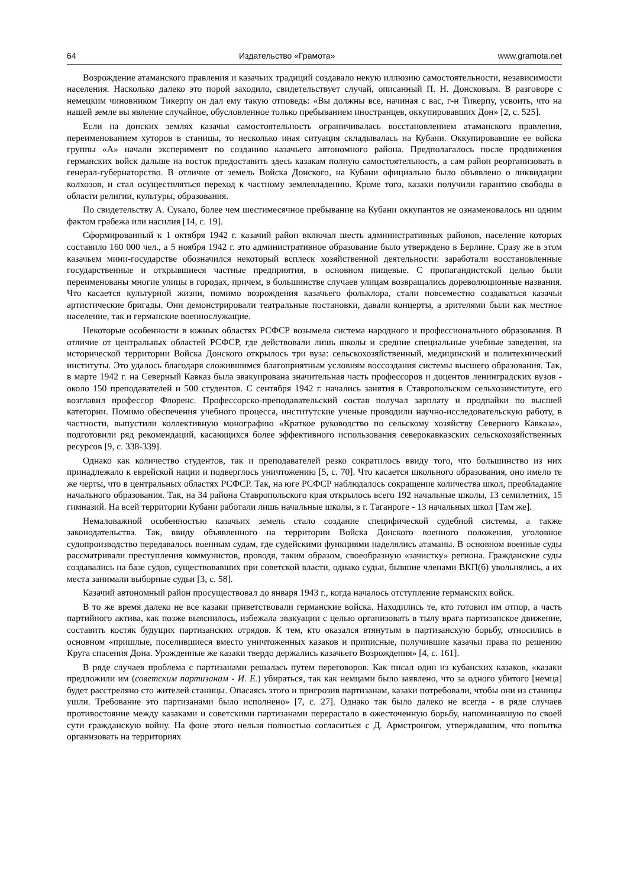64 Издательство «Грамота» www.gramota.net
Возрождение атаманского правления и казачьих традиций создавало некую иллюзию самостоятельности, независимости населения. Насколько далеко это порой заходило, свидетельствует случай, описанный П. Н. Донсковым. В разговоре с немецким чиновником Тикерпу он дал ему такую отповедь: «Вы должны все, начиная с вас, г-н Тикерпу, усвоить, что на нашей земле вы явление случайное, обусловленное только пребыванием иностранцев, оккупировавших Дон» [2, с. 525].
Если на донских землях казачья самостоятельность ограничивалась восстановлением атаманского правления, переименованием хуторов в станицы, то несколько иная ситуация складывалась на Кубани. Оккупировавшие ее войска группы «А» начали эксперимент по созданию казачьего автономного района. Предполагалось после продвижения германских войск дальше на восток предоставить здесь казакам полную самостоятельность, а сам район реорганизовать в генерал-губернаторство. В отличие от земель Войска Донского, на Кубани официально было объявлено о ликвидации колхозов, и стал осуществляться переход к частному землевладению. Кроме того, казаки получили гарантию свободы в области религии, культуры, образования.
По свидетельству А. Сукало, более чем шестимесячное пребывание на Кубани оккупантов не ознаменовалось ни одним фактом грабежа или насилия [14, с. 19].
Сформированный к 1 октября 1942 г. казачий район включал шесть административных районов, население которых составило 160 000 чел., а 5 ноября 1942 г. это административное образование было утверждено в Берлине. Сразу же в этом казачьем мини-государстве обозначился некоторый всплеск хозяйственной деятельности: заработали восстановленные государственные и открывшиеся частные предприятия, в основном пищевые. С пропагандистской целью были переименованы многие улицы в городах, причем, в большинстве случаев улицам возвращались дореволюционные названия. Что касается культурной жизни, помимо возрождения казачьего фольклора, стали повсеместно создаваться казачьи артистические бригады. Они демонстрировали театральные постановки, давали концерты, а зрителями были как местное население, так и германские военнослужащие.
Некоторые особенности в южных областях РСФСР возымела система народного и профессионального образования. В отличие от центральных областей РСФСР, где действовали лишь школы и средние специальные учебные заведения, на исторической территории Войска Донского открылось три вуза: сельскохозяйственный, медицинский и политехнический институты. Это удалось благодаря сложившимся благоприятным условиям воссоздания системы высшего образования. Так, в марте 1942 г. на Северный Кавказ была эвакуирована значительная часть профессоров и доцентов ленинградских вузов - около 150 преподавателей и 500 студентов. С сентября 1942 г. начались занятия в Ставропольском сельхозинституте, его возглавил профессор Флоренс. Профессорско-преподавательский состав получал зарплату и продпайки по высшей категории. Помимо обеспечения учебного процесса, институтские ученые проводили научно-исследовательскую работу, в частности, выпустили коллективную монографию «Краткое руководство по сельскому хозяйству Северного Кавказа», подготовили ряд рекомендаций, касающихся более эффективного использования северокавказских сельскохозяйственных ресурсов [9, с. 338-339].
Однако как количество студентов, так и преподавателей резко сократилось ввиду того, что большинство из них принадлежало к еврейской нации и подверглось уничтожению [5, с. 70]. Что касается школьного образования, оно имело те же черты, что в центральных областях РСФСР. Так, на юге РСФСР наблюдалось сокращение количества школ, преобладание начального образования. Так, на 34 района Ставропольского края открылось всего 192 начальные школы, 13 семилетних, 15 гимназий. На всей территории Кубани работали лишь начальные школы, в г. Таганроге - 13 начальных школ [Там же].
Немаловажной особенностью казачьих земель стало создание специфической судебной системы, а также законодательства. Так, ввиду объявленного на территории Войска Донского военного положения, уголовное судопроизводство передавалось военным судам, где судейскими функциями наделялись атаманы. В основном военные суды рассматривали преступления коммунистов, проводя, таким образом, своеобразную «зачистку» региона. Гражданские суды создавались на базе судов, существовавших при советской власти, однако судьи, бывшие членами ВКП(б) увольнялись, а их места занимали выборные судьи [3, с. 58].
Казачий автономный район просуществовал до января 1943 г., когда началось отступление германских войск.
В то же время далеко не все казаки приветствовали германские войска. Находились те, кто готовил им отпор, а часть партийного актива, как позже выяснилось, избежала эвакуации с целью организовать в тылу врага партизанское движение, составить костяк будущих партизанских отрядов. К тем, кто оказался втянутым в партизанскую борьбу, относились в основном «пришлые, поселившиеся вместо уничтоженных казаков и приписные, получившие казачьи права по решению Круга спасения Дона. Урожденные же казаки твердо держались казачьего Возрождения» [4, с. 161].
В ряде случаев проблема с партизанами решалась путем переговоров. Как писал один из кубанских казаков, «казаки предложили им (советским партизанам - И. Е.) убираться, так как немцами было заявлено, что за одного убитого [немца] будет расстреляно сто жителей станицы. Опасаясь этого и пригрозив партизанам, казаки потребовали, чтобы они из станицы ушли. Требование это партизанами было исполнено» [7, с. 27]. Однако так было далеко не всегда - в ряде случаев противостояние между казаками и советскими партизанами перерастало в ожесточенную борьбу, напоминавшую по своей сути гражданскую войну. На фоне этого нельзя полностью согласиться с Д. Армстронгом, утверждавшим, что попытка организовать на территориях